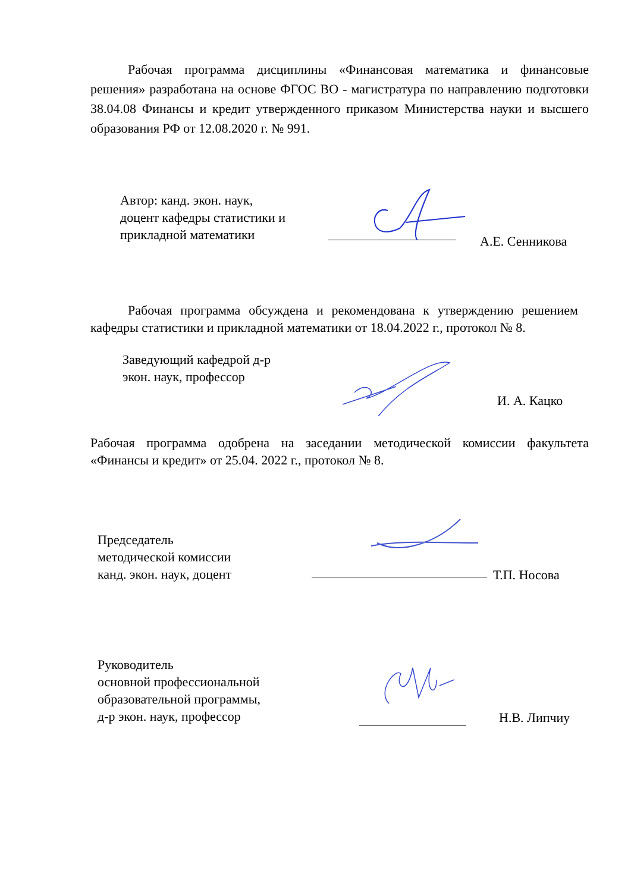Рабочая программа дисциплины «Финансовая математика и финансовые решения» разработана на основе ФГОС ВО - магистратура по направлению подготовки 38.04.08 Финансы и кредит утвержденного приказом Министерства науки и высшего образования РФ от 12.08.2020 г. № 991.
Автор: канд. экон. наук,
доцент кафедры статистики и
прикладной математики
А.Е. Сенникова
Рабочая программа обсуждена и рекомендована к утверждению решением кафедры статистики и прикладной математики от 18.04.2022 г., протокол № 8.
Заведующий кафедрой д-р
экон. наук, профессор
И. А. Кацко
Рабочая программа одобрена на заседании методической комиссии факультета «Финансы и кредит» от 25.04. 2022 г., протокол № 8.
Председатель
методической комиссии
канд. экон. наук, доцент
Т.П. Носова
Руководитель
основной профессиональной
образовательной программы,
д-р экон. наук, профессор
Н.В. Липчиу